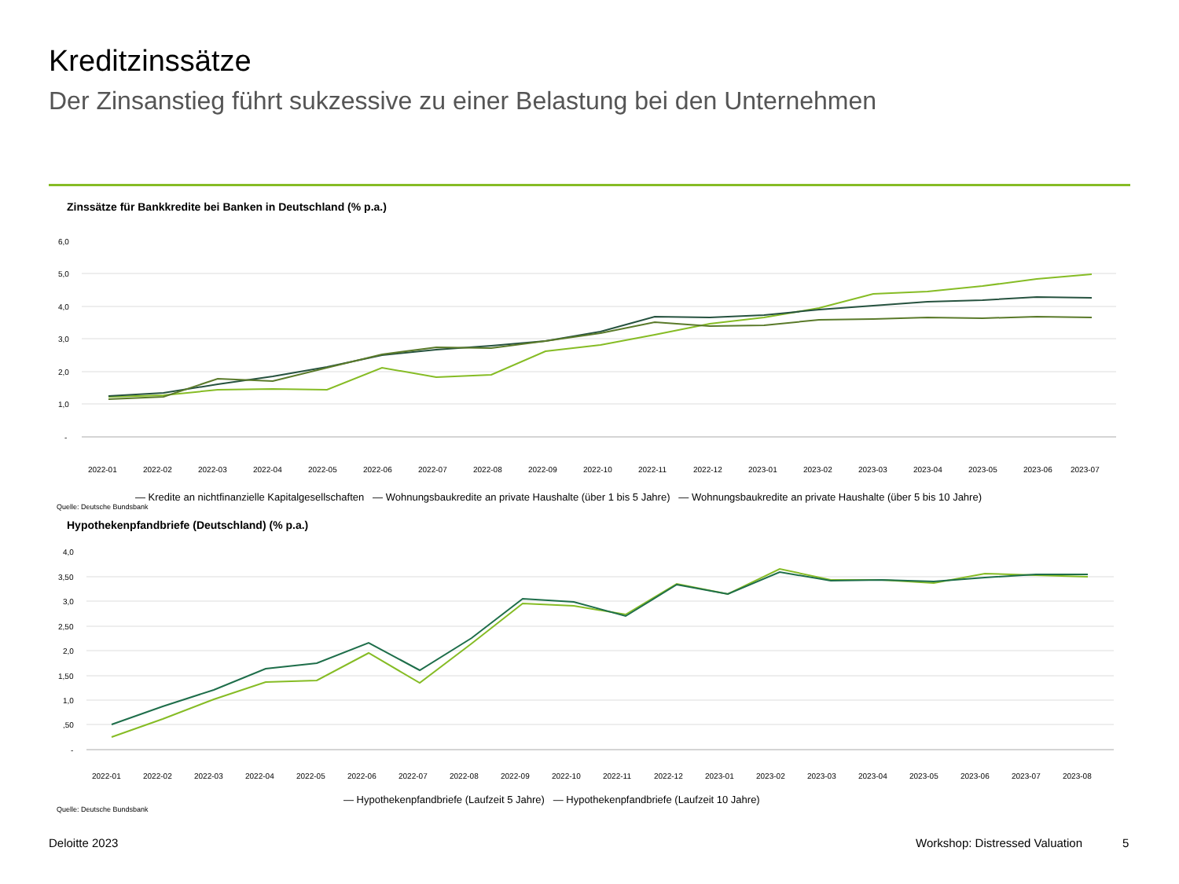Kreditzinssätze
Der Zinsanstieg führt sukzessive zu einer Belastung bei den Unternehmen
Zinssätze für Bankkredite bei Banken in Deutschland (% p.a.)
6,0
5,0
4,0
3,0
2,0
1,0
-
2022-01
2022-02
2022-03
2022-04
2022-05
2022-06
2022-07
2022-08
2022-09
2022-10
2022-11
2022-12
2023-01
2023-02
2023-03
2023-04
2023-05
2023-06
2023-07
— Kredite an nichtfinanzielle Kapitalgesellschaften — Wohnungsbaukredite an private Haushalte (über 1 bis 5 Jahre) — Wohnungsbaukredite an private Haushalte (über 5 bis 10 Jahre)
Quelle: Deutsche Bundsbank
Hypothekenpfandbriefe (Deutschland) (% p.a.)
4,0
3,50
3,0
2,50
2,0
1,50
1,0
,50
-
2022-01
2022-02
2022-03
2022-04
2022-05
2022-06
2022-07
2022-08
2022-09
2022-10
2022-11
2022-12
2023-01
2023-02
2023-03
2023-04
2023-05
2023-06
2023-07
2023-08
— Hypothekenpfandbriefe (Laufzeit 5 Jahre) — Hypothekenpfandbriefe (Laufzeit 10 Jahre)
Quelle: Deutsche Bundsbank
Deloitte 2023 Workshop: Distressed Valuation 5